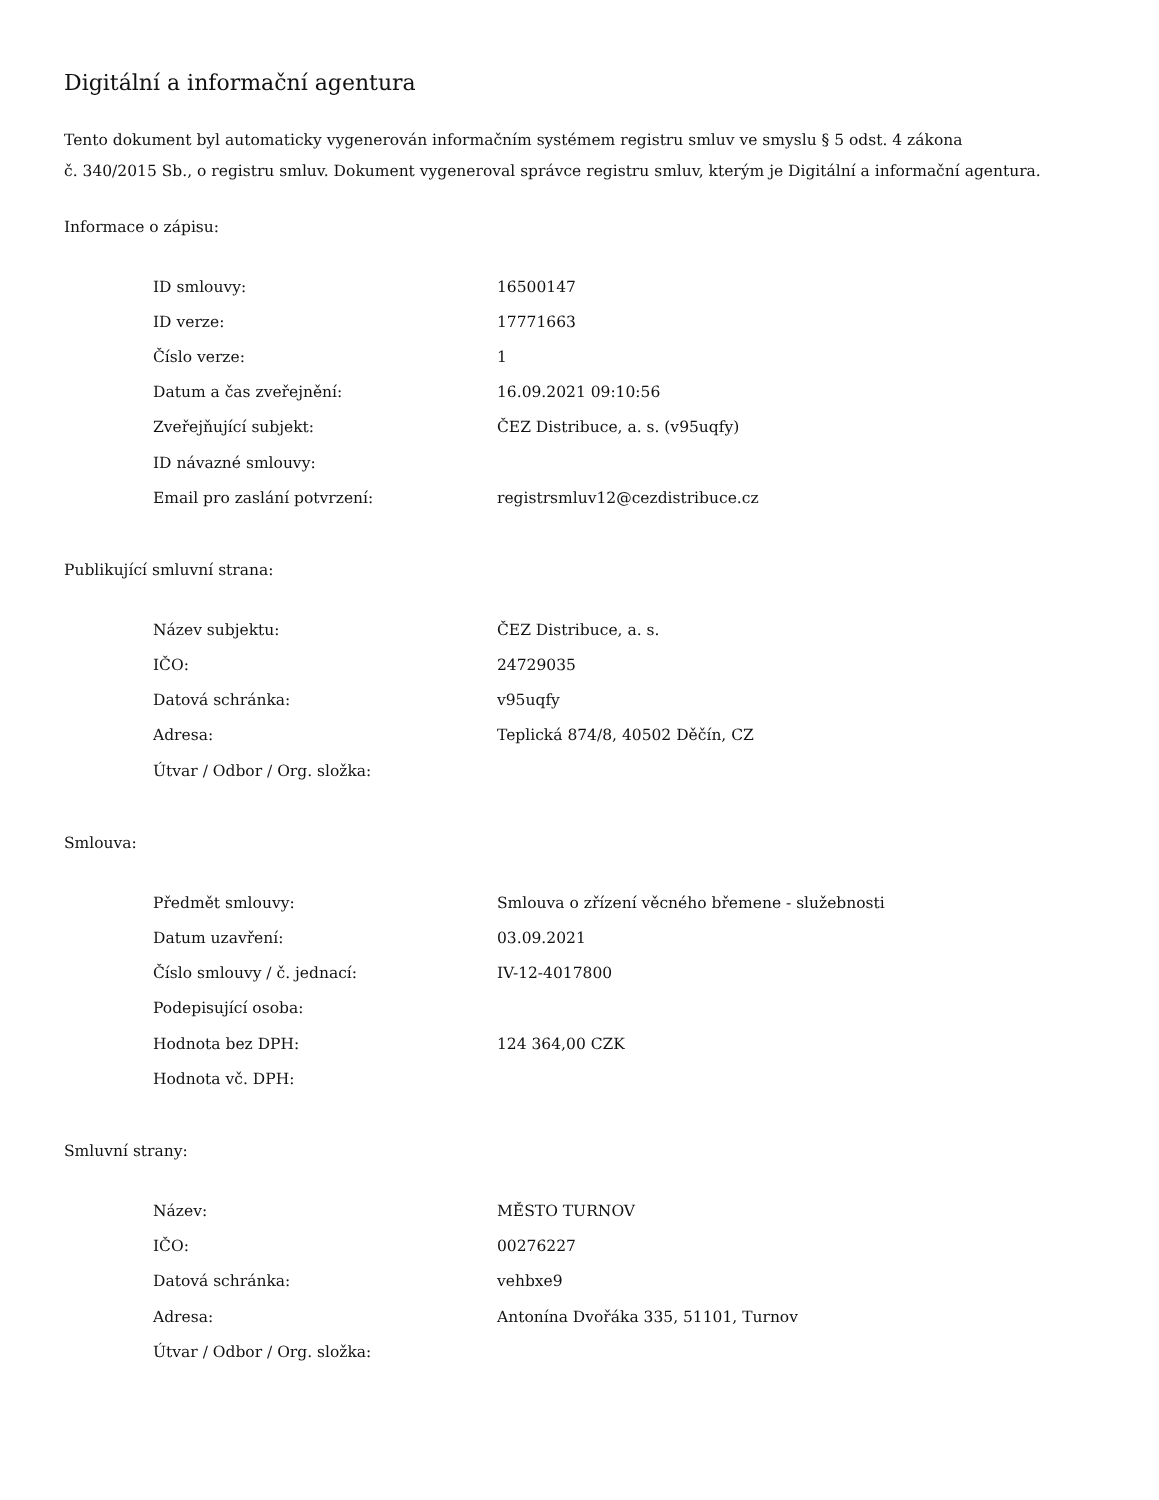Digitální a informační agentura
Tento dokument byl automaticky vygenerován informačním systémem registru smluv ve smyslu § 5 odst. 4 zákona
č. 340/2015 Sb., o registru smluv. Dokument vygeneroval správce registru smluv, kterým je Digitální a informační agentura.
Informace o zápisu:
| ID smlouvy: | 16500147 |
| ID verze: | 17771663 |
| Číslo verze: | 1 |
| Datum a čas zveřejnění: | 16.09.2021 09:10:56 |
| Zveřejňující subjekt: | ČEZ Distribuce, a. s. (v95uqfy) |
| ID návazné smlouvy: | |
| Email pro zaslání potvrzení: | registrsmluv12@cezdistribuce.cz |
Publikující smluvní strana:
| Název subjektu: | ČEZ Distribuce, a. s. |
| IČO: | 24729035 |
| Datová schránka: | v95uqfy |
| Adresa: | Teplická 874/8, 40502 Děčín, CZ |
| Útvar / Odbor / Org. složka: | |
Smlouva:
| Předmět smlouvy: | Smlouva o zřízení věcného břemene - služebnosti |
| Datum uzavření: | 03.09.2021 |
| Číslo smlouvy / č. jednací: | IV-12-4017800 |
| Podepisující osoba: | |
| Hodnota bez DPH: | 124 364,00 CZK |
| Hodnota vč. DPH: | |
Smluvní strany:
| Název: | MĚSTO TURNOV |
| IČO: | 00276227 |
| Datová schránka: | vehbxe9 |
| Adresa: | Antonína Dvořáka 335, 51101, Turnov |
| Útvar / Odbor / Org. složka: | |